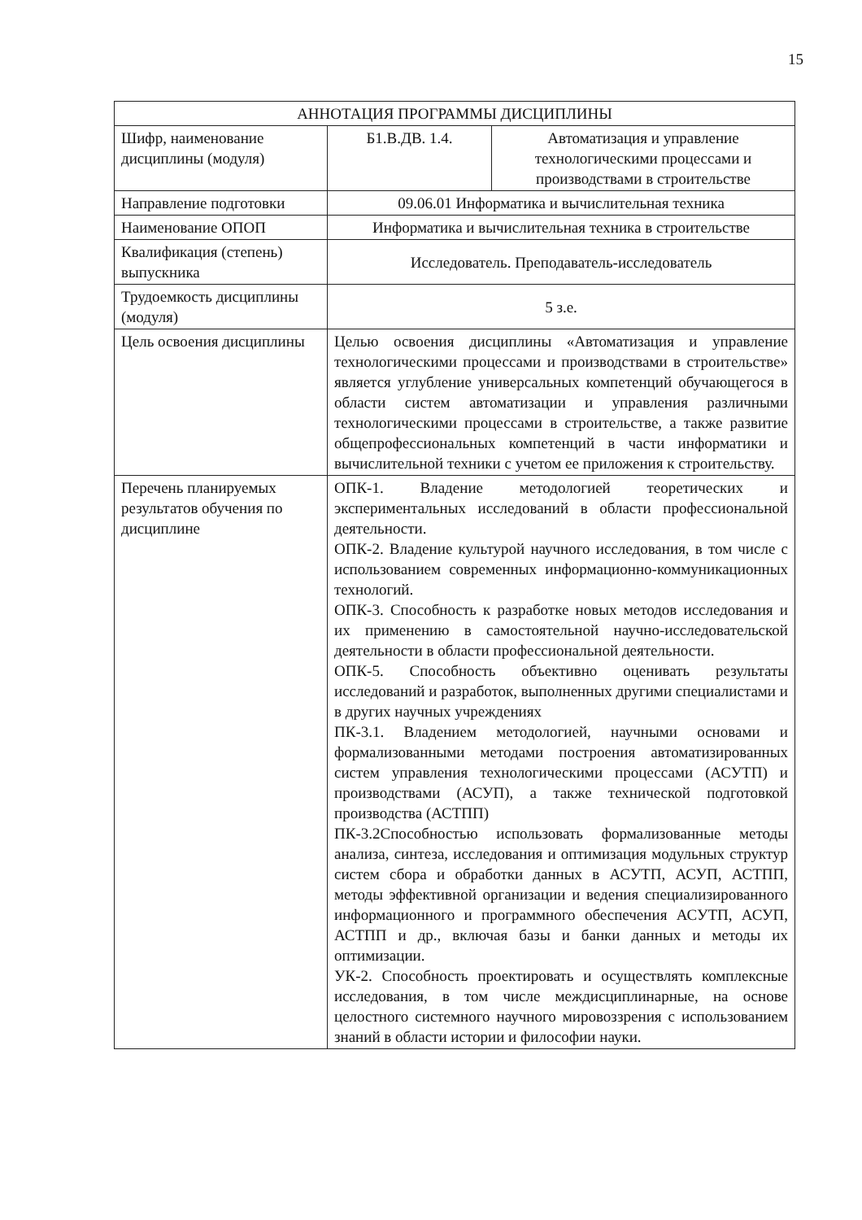15
| АННОТАЦИЯ ПРОГРАММЫ ДИСЦИПЛИНЫ | | |
| Шифр, наименование дисциплины (модуля) | Б1.В.ДВ. 1.4. | Автоматизация и управление технологическими процессами и производствами в строительстве |
| Направление подготовки | 09.06.01 Информатика и вычислительная техника | |
| Наименование ОПОП | Информатика и вычислительная техника в строительстве | |
| Квалификация (степень) выпускника | Исследователь. Преподаватель-исследователь | |
| Трудоемкость дисциплины (модуля) | 5 з.е. | |
| Цель освоения дисциплины | Целью освоения дисциплины «Автоматизация и управление технологическими процессами и производствами в строительстве» является углубление универсальных компетенций обучающегося в области систем автоматизации и управления различными технологическими процессами в строительстве, а также развитие общепрофессиональных компетенций в части информатики и вычислительной техники с учетом ее приложения к строительству. | |
| Перечень планируемых результатов обучения по дисциплине | ОПК-1. Владение методологией теоретических и экспериментальных исследований в области профессиональной деятельности. ОПК-2. Владение культурой научного исследования, в том числе с использованием современных информационно-коммуникационных технологий. ОПК-3. Способность к разработке новых методов исследования и их применению в самостоятельной научно-исследовательской деятельности в области профессиональной деятельности. ОПК-5. Способность объективно оценивать результаты исследований и разработок, выполненных другими специалистами и в других научных учреждениях ПК-3.1. Владением методологией, научными основами и формализованными методами построения автоматизированных систем управления технологическими процессами (АСУТП) и производствами (АСУП), а также технической подготовкой производства (АСТПП) ПК-3.2Способностью использовать формализованные методы анализа, синтеза, исследования и оптимизация модульных структур систем сбора и обработки данных в АСУТП, АСУП, АСТПП, методы эффективной организации и ведения специализированного информационного и программного обеспечения АСУТП, АСУП, АСТПП и др., включая базы и банки данных и методы их оптимизации. УК-2. Способность проектировать и осуществлять комплексные исследования, в том числе междисциплинарные, на основе целостного системного научного мировоззрения с использованием знаний в области истории и философии науки. | |